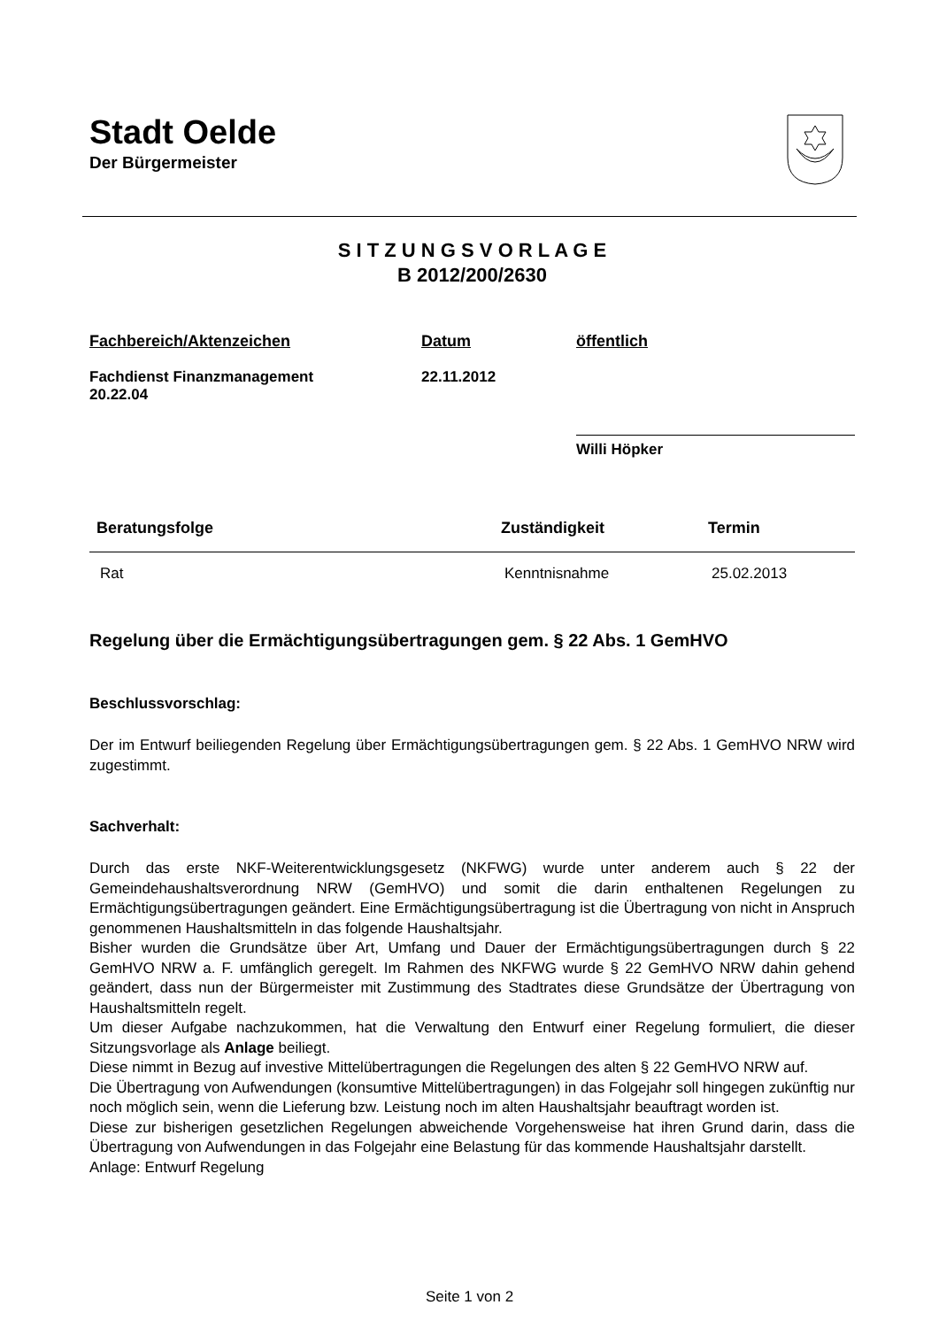Stadt Oelde
Der Bürgermeister
S I T Z U N G S V O R L A G E
B 2012/200/2630
Fachbereich/Aktenzeichen
Fachdienst Finanzmanagement
20.22.04
Datum
22.11.2012
öffentlich
Willi Höpker
| Beratungsfolge | Zuständigkeit | Termin |
| --- | --- | --- |
| Rat | Kenntnisnahme | 25.02.2013 |
Regelung über die Ermächtigungsübertragungen gem. § 22 Abs. 1 GemHVO
Beschlussvorschlag:
Der im Entwurf beiliegenden Regelung über Ermächtigungsübertragungen gem. § 22 Abs. 1 GemHVO NRW wird zugestimmt.
Sachverhalt:
Durch das erste NKF-Weiterentwicklungsgesetz (NKFWG) wurde unter anderem auch § 22 der Gemeindehaushaltsverordnung NRW (GemHVO) und somit die darin enthaltenen Regelungen zu Ermächtigungsübertragungen geändert. Eine Ermächtigungsübertragung ist die Übertragung von nicht in Anspruch genommenen Haushaltsmitteln in das folgende Haushaltsjahr.
Bisher wurden die Grundsätze über Art, Umfang und Dauer der Ermächtigungsübertragungen durch § 22 GemHVO NRW a. F. umfänglich geregelt. Im Rahmen des NKFWG wurde § 22 GemHVO NRW dahin gehend geändert, dass nun der Bürgermeister mit Zustimmung des Stadtrates diese Grundsätze der Übertragung von Haushaltsmitteln regelt.
Um dieser Aufgabe nachzukommen, hat die Verwaltung den Entwurf einer Regelung formuliert, die dieser Sitzungsvorlage als Anlage beiliegt.
Diese nimmt in Bezug auf investive Mittelübertragungen die Regelungen des alten § 22 GemHVO NRW auf.
Die Übertragung von Aufwendungen (konsumtive Mittelübertragungen) in das Folgejahr soll hingegen zukünftig nur noch möglich sein, wenn die Lieferung bzw. Leistung noch im alten Haushaltsjahr beauftragt worden ist.
Diese zur bisherigen gesetzlichen Regelungen abweichende Vorgehensweise hat ihren Grund darin, dass die Übertragung von Aufwendungen in das Folgejahr eine Belastung für das kommende Haushaltsjahr darstellt.
Anlage: Entwurf Regelung
Seite 1 von 2